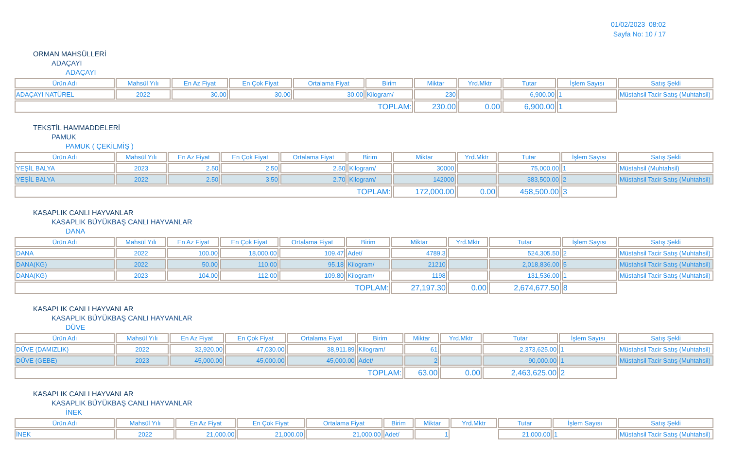01/02/2023 08:02
Sayfa No: 10 / 17
ORMAN MAHSÜLLERİ
ADAÇAYI
ADAÇAYI
| Ürün Adı | Mahsül Yılı | En Az Fiyat | En Çok Fiyat | Ortalama Fiyat | Birim | Miktar | Yrd.Mktr | Tutar | İşlem Sayısı | Satış Şekli |
| --- | --- | --- | --- | --- | --- | --- | --- | --- | --- | --- |
| ADAÇAYI NATÜREL | 2022 | 30.00 | 30.00 | 30.00 | Kilogram/ | 230 | | 6,900.00 | 1 | Müstahsil Tacir Satış (Muhtahsil) |
| TOPLAM: | | | | | | 230.00 | 0.00 | 6,900.00 | 1 | |
TEKSTİL HAMMADDELERİ
PAMUK
PAMUK ( ÇEKİLMİŞ )
| Ürün Adı | Mahsül Yılı | En Az Fiyat | En Çok Fiyat | Ortalama Fiyat | Birim | Miktar | Yrd.Mktr | Tutar | İşlem Sayısı | Satış Şekli |
| --- | --- | --- | --- | --- | --- | --- | --- | --- | --- | --- |
| YEŞİL BALYA | 2023 | 2.50 | 2.50 | 2.50 | Kilogram/ | 30000 | | 75,000.00 | 1 | Müstahsil (Muhtahsil) |
| YEŞİL BALYA | 2022 | 2.50 | 3.50 | 2.70 | Kilogram/ | 142000 | | 383,500.00 | 2 | Müstahsil Tacir Satış (Muhtahsil) |
| TOPLAM: | | | | | | 172,000.00 | 0.00 | 458,500.00 | 3 | |
KASAPLIK CANLI HAYVANLAR
KASAPLIK BÜYÜKBAŞ CANLI HAYVANLAR
DANA
| Ürün Adı | Mahsül Yılı | En Az Fiyat | En Çok Fiyat | Ortalama Fiyat | Birim | Miktar | Yrd.Mktr | Tutar | İşlem Sayısı | Satış Şekli |
| --- | --- | --- | --- | --- | --- | --- | --- | --- | --- | --- |
| DANA | 2022 | 100.00 | 18,000.00 | 109.47 | Adet/ | 4789.3 | | 524,305.50 | 2 | Müstahsil Tacir Satış (Muhtahsil) |
| DANA(KG) | 2022 | 50.00 | 110.00 | 95.18 | Kilogram/ | 21210 | | 2,018,836.00 | 5 | Müstahsil Tacir Satış (Muhtahsil) |
| DANA(KG) | 2023 | 104.00 | 112.00 | 109.80 | Kilogram/ | 1198 | | 131,536.00 | 1 | Müstahsil Tacir Satış (Muhtahsil) |
| TOPLAM: | | | | | | 27,197.30 | 0.00 | 2,674,677.50 | 8 | |
KASAPLIK CANLI HAYVANLAR
KASAPLIK BÜYÜKBAŞ CANLI HAYVANLAR
DÜVE
| Ürün Adı | Mahsül Yılı | En Az Fiyat | En Çok Fiyat | Ortalama Fiyat | Birim | Miktar | Yrd.Mktr | Tutar | İşlem Sayısı | Satış Şekli |
| --- | --- | --- | --- | --- | --- | --- | --- | --- | --- | --- |
| DÜVE (DAMIZLIK) | 2022 | 32,920.00 | 47,030.00 | 38,911.89 | Kilogram/ | 61 | | 2,373,625.00 | 1 | Müstahsil Tacir Satış (Muhtahsil) |
| DÜVE (GEBE) | 2023 | 45,000.00 | 45,000.00 | 45,000.00 | Adet/ | 2 | | 90,000.00 | 1 | Müstahsil Tacir Satış (Muhtahsil) |
| TOPLAM: | | | | | | 63.00 | 0.00 | 2,463,625.00 | 2 | |
KASAPLIK CANLI HAYVANLAR
KASAPLIK BÜYÜKBAŞ CANLI HAYVANLAR
İNEK
| Ürün Adı | Mahsül Yılı | En Az Fiyat | En Çok Fiyat | Ortalama Fiyat | Birim | Miktar | Yrd.Mktr | Tutar | İşlem Sayısı | Satış Şekli |
| --- | --- | --- | --- | --- | --- | --- | --- | --- | --- | --- |
| İNEK | 2022 | 21,000.00 | 21,000.00 | 21,000.00 | Adet/ | 1 | | 21,000.00 | 1 | Müstahsil Tacir Satış (Muhtahsil) |